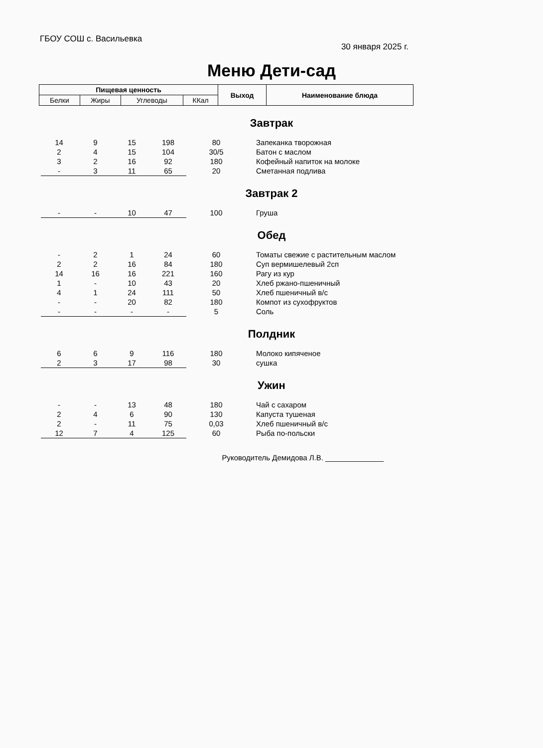ГБОУ СОШ с. Васильевка
30 января 2025 г.
Меню Дети-сад
| Пищевая ценность | | | | Выход | Наименование блюда |
| --- | --- | --- | --- | --- | --- |
| Белки | Жиры | Углеводы | ККал | | |
Завтрак
| 14 | 9 | 15 | 198 | 80 | Запеканка творожная |
| 2 | 4 | 15 | 104 | 30/5 | Батон с маслом |
| 3 | 2 | 16 | 92 | 180 | Кофейный напиток на молоке |
| - | 3 | 11 | 65 | 20 | Сметанная подлива |
Завтрак 2
| - | - | 10 | 47 | 100 | Груша |
Обед
| - | 2 | 1 | 24 | 60 | Томаты свежие с растительным маслом |
| 2 | 2 | 16 | 84 | 180 | Суп вермишелевый 2сп |
| 14 | 16 | 16 | 221 | 160 | Рагу из кур |
| 1 | - | 10 | 43 | 20 | Хлеб ржано-пшеничный |
| 4 | 1 | 24 | 111 | 50 | Хлеб пшеничный в/с |
| - | - | 20 | 82 | 180 | Компот из сухофруктов |
| - | - | - | - | 5 | Соль |
Полдник
| 6 | 6 | 9 | 116 | 180 | Молоко кипяченое |
| 2 | 3 | 17 | 98 | 30 | сушка |
Ужин
| - | - | 13 | 48 | 180 | Чай с сахаром |
| 2 | 4 | 6 | 90 | 130 | Капуста тушеная |
| 2 | - | 11 | 75 | 0,03 | Хлеб пшеничный в/с |
| 12 | 7 | 4 | 125 | 60 | Рыба по-польски |
Руководитель Демидова Л.В. ______________